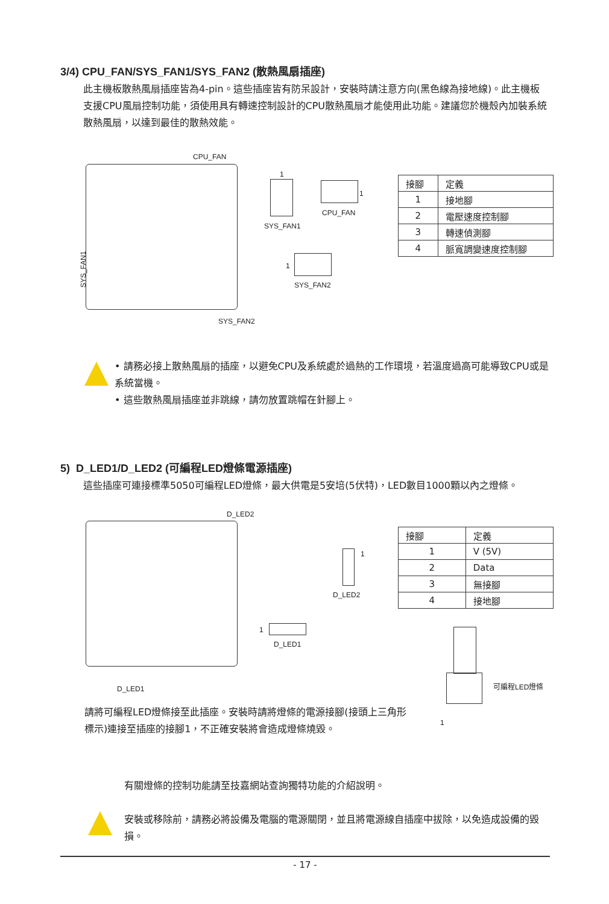3/4) CPU_FAN/SYS_FAN1/SYS_FAN2 (散熱風扇插座)
此主機板散熱風扇插座皆為4-pin。這些插座皆有防呆設計，安裝時請注意方向(黑色線為接地線)。此主機板支援CPU風扇控制功能，須使用具有轉速控制設計的CPU散熱風扇才能使用此功能。建議您於機殼內加裝系統散熱風扇，以達到最佳的散熱效能。
CPU_FAN
SYS_FAN1
SYS_FAN2
1
SYS_FAN1
1
CPU_FAN
1
SYS_FAN2
| 接腳 | 定義 |
| 1 | 接地腳 |
| 2 | 電壓速度控制腳 |
| 3 | 轉速偵測腳 |
| 4 | 脈寬調變速度控制腳 |
• 請務必接上散熱風扇的插座，以避免CPU及系統處於過熱的工作環境，若溫度過高可能導致CPU或是系統當機。
• 這些散熱風扇插座並非跳線，請勿放置跳帽在針腳上。
5) D_LED1/D_LED2 (可編程LED燈條電源插座)
這些插座可連接標準5050可編程LED燈條，最大供電是5安培(5伏特)，LED數目1000顆以內之燈條。
D_LED2
D_LED1
1
D_LED2
1
D_LED1
| 接腳 | 定義 |
| 1 | V (5V) |
| 2 | Data |
| 3 | 無接腳 |
| 4 | 接地腳 |
可編程LED燈條
1
請將可編程LED燈條接至此插座。安裝時請將燈條的電源接腳(接頭上三角形標示)連接至插座的接腳1，不正確安裝將會造成燈條燒毀。
有關燈條的控制功能請至技嘉網站查詢獨特功能的介紹說明。
安裝或移除前，請務必將設備及電腦的電源關閉，並且將電源線自插座中拔除，以免造成設備的毀損。
- 17 -